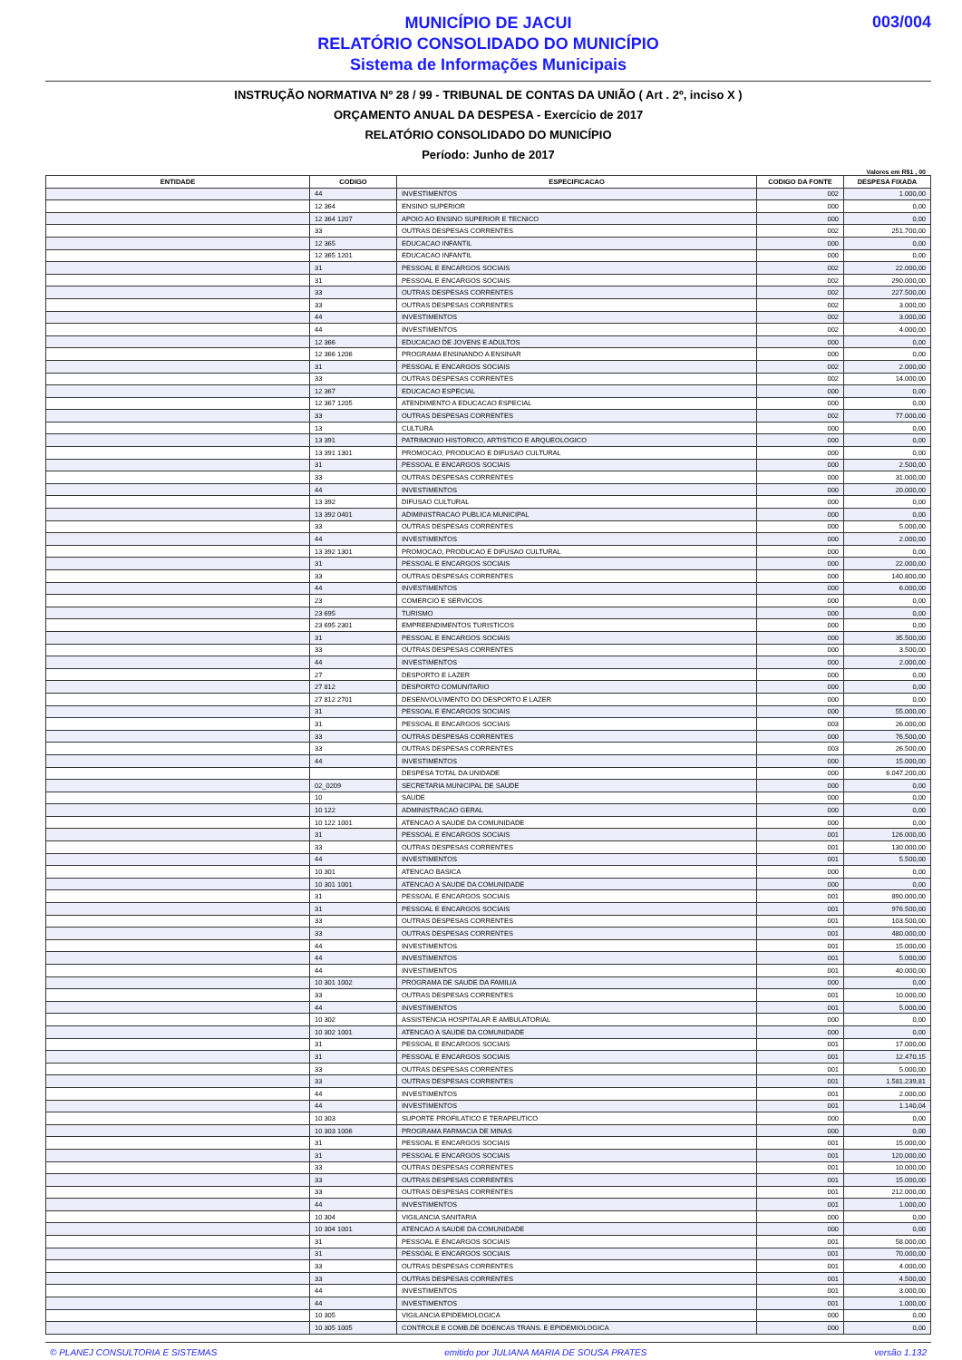MUNICÍPIO DE JACUI
RELATÓRIO CONSOLIDADO DO MUNICÍPIO
Sistema de Informações Municipais
003/004
INSTRUÇÃO NORMATIVA Nº 28 / 99 - TRIBUNAL DE CONTAS DA UNIÃO ( Art . 2º, inciso X )
ORÇAMENTO ANUAL DA DESPESA - Exercício de 2017
RELATÓRIO CONSOLIDADO DO MUNICÍPIO
Período: Junho de 2017
Valores em R$1 , 00
| ENTIDADE | CODIGO | ESPECIFICACAO | CODIGO DA FONTE | DESPESA FIXADA |
| --- | --- | --- | --- | --- |
| | 44 | INVESTIMENTOS | 002 | 1.000,00 |
| | 12 364 | ENSINO SUPERIOR | 000 | 0,00 |
| | 12 364 1207 | APOIO AO ENSINO SUPERIOR E TECNICO | 000 | 0,00 |
| | 33 | OUTRAS DESPESAS CORRENTES | 002 | 251.700,00 |
| | 12 365 | EDUCACAO INFANTIL | 000 | 0,00 |
| | 12 365 1201 | EDUCACAO INFANTIL | 000 | 0,00 |
| | 31 | PESSOAL E ENCARGOS SOCIAIS | 002 | 22.000,00 |
| | 31 | PESSOAL E ENCARGOS SOCIAIS | 002 | 290.000,00 |
| | 33 | OUTRAS DESPESAS CORRENTES | 002 | 227.500,00 |
| | 33 | OUTRAS DESPESAS CORRENTES | 002 | 3.000,00 |
| | 44 | INVESTIMENTOS | 002 | 3.000,00 |
| | 44 | INVESTIMENTOS | 002 | 4.000,00 |
| | 12 366 | EDUCACAO DE JOVENS E ADULTOS | 000 | 0,00 |
| | 12 366 1206 | PROGRAMA ENSINANDO A ENSINAR | 000 | 0,00 |
| | 31 | PESSOAL E ENCARGOS SOCIAIS | 002 | 2.000,00 |
| | 33 | OUTRAS DESPESAS CORRENTES | 002 | 14.000,00 |
| | 12 367 | EDUCACAO ESPECIAL | 000 | 0,00 |
| | 12 367 1205 | ATENDIMENTO A EDUCACAO ESPECIAL | 000 | 0,00 |
| | 33 | OUTRAS DESPESAS CORRENTES | 002 | 77.000,00 |
| | 13 | CULTURA | 000 | 0,00 |
| | 13 391 | PATRIMONIO HISTORICO, ARTISTICO E ARQUEOLOGICO | 000 | 0,00 |
| | 13 391 1301 | PROMOCAO, PRODUCAO E DIFUSAO CULTURAL | 000 | 0,00 |
| | 31 | PESSOAL E ENCARGOS SOCIAIS | 000 | 2.500,00 |
| | 33 | OUTRAS DESPESAS CORRENTES | 000 | 31.000,00 |
| | 44 | INVESTIMENTOS | 000 | 20.000,00 |
| | 13 392 | DIFUSAO CULTURAL | 000 | 0,00 |
| | 13 392 0401 | ADIMINISTRACAO PUBLICA MUNICIPAL | 000 | 0,00 |
| | 33 | OUTRAS DESPESAS CORRENTES | 000 | 5.000,00 |
| | 44 | INVESTIMENTOS | 000 | 2.000,00 |
| | 13 392 1301 | PROMOCAO, PRODUCAO E DIFUSAO CULTURAL | 000 | 0,00 |
| | 31 | PESSOAL E ENCARGOS SOCIAIS | 000 | 22.000,00 |
| | 33 | OUTRAS DESPESAS CORRENTES | 000 | 140.800,00 |
| | 44 | INVESTIMENTOS | 000 | 6.000,00 |
| | 23 | COMERCIO E SERVICOS | 000 | 0,00 |
| | 23 695 | TURISMO | 000 | 0,00 |
| | 23 695 2301 | EMPREENDIMENTOS TURISTICOS | 000 | 0,00 |
| | 31 | PESSOAL E ENCARGOS SOCIAIS | 000 | 35.500,00 |
| | 33 | OUTRAS DESPESAS CORRENTES | 000 | 3.500,00 |
| | 44 | INVESTIMENTOS | 000 | 2.000,00 |
| | 27 | DESPORTO E LAZER | 000 | 0,00 |
| | 27 812 | DESPORTO COMUNITARIO | 000 | 0,00 |
| | 27 812 2701 | DESENVOLVIMENTO DO DESPORTO E LAZER | 000 | 0,00 |
| | 31 | PESSOAL E ENCARGOS SOCIAIS | 000 | 55.000,00 |
| | 31 | PESSOAL E ENCARGOS SOCIAIS | 003 | 26.000,00 |
| | 33 | OUTRAS DESPESAS CORRENTES | 000 | 76.500,00 |
| | 33 | OUTRAS DESPESAS CORRENTES | 003 | 26.500,00 |
| | 44 | INVESTIMENTOS | 000 | 15.000,00 |
| | | DESPESA TOTAL DA UNIDADE | 000 | 6.047.200,00 |
| | 02_0209 | SECRETARIA MUNICIPAL DE SAUDE | 000 | 0,00 |
| | 10 | SAUDE | 000 | 0,00 |
| | 10 122 | ADMINISTRACAO GERAL | 000 | 0,00 |
| | 10 122 1001 | ATENCAO A SAUDE DA COMUNIDADE | 000 | 0,00 |
| | 31 | PESSOAL E ENCARGOS SOCIAIS | 001 | 126.000,00 |
| | 33 | OUTRAS DESPESAS CORRENTES | 001 | 130.000,00 |
| | 44 | INVESTIMENTOS | 001 | 5.500,00 |
| | 10 301 | ATENCAO BASICA | 000 | 0,00 |
| | 10 301 1001 | ATENCAO A SAUDE DA COMUNIDADE | 000 | 0,00 |
| | 31 | PESSOAL E ENCARGOS SOCIAIS | 001 | 890.000,00 |
| | 31 | PESSOAL E ENCARGOS SOCIAIS | 001 | 976.500,00 |
| | 33 | OUTRAS DESPESAS CORRENTES | 001 | 103.500,00 |
| | 33 | OUTRAS DESPESAS CORRENTES | 001 | 480.000,00 |
| | 44 | INVESTIMENTOS | 001 | 15.000,00 |
| | 44 | INVESTIMENTOS | 001 | 5.000,00 |
| | 44 | INVESTIMENTOS | 001 | 40.000,00 |
| | 10 301 1002 | PROGRAMA DE SAUDE DA FAMILIA | 000 | 0,00 |
| | 33 | OUTRAS DESPESAS CORRENTES | 001 | 10.000,00 |
| | 44 | INVESTIMENTOS | 001 | 5.000,00 |
| | 10 302 | ASSISTENCIA HOSPITALAR E AMBULATORIAL | 000 | 0,00 |
| | 10 302 1001 | ATENCAO A SAUDE DA COMUNIDADE | 000 | 0,00 |
| | 31 | PESSOAL E ENCARGOS SOCIAIS | 001 | 17.000,00 |
| | 31 | PESSOAL E ENCARGOS SOCIAIS | 001 | 12.470,15 |
| | 33 | OUTRAS DESPESAS CORRENTES | 001 | 5.000,00 |
| | 33 | OUTRAS DESPESAS CORRENTES | 001 | 1.581.239,81 |
| | 44 | INVESTIMENTOS | 001 | 2.000,00 |
| | 44 | INVESTIMENTOS | 001 | 1.140,04 |
| | 10 303 | SUPORTE PROFILATICO E TERAPEUTICO | 000 | 0,00 |
| | 10 303 1006 | PROGRAMA FARMACIA DE MINAS | 000 | 0,00 |
| | 31 | PESSOAL E ENCARGOS SOCIAIS | 001 | 15.000,00 |
| | 31 | PESSOAL E ENCARGOS SOCIAIS | 001 | 120.000,00 |
| | 33 | OUTRAS DESPESAS CORRENTES | 001 | 10.000,00 |
| | 33 | OUTRAS DESPESAS CORRENTES | 001 | 15.000,00 |
| | 33 | OUTRAS DESPESAS CORRENTES | 001 | 212.000,00 |
| | 44 | INVESTIMENTOS | 001 | 1.000,00 |
| | 10 304 | VIGILANCIA SANITARIA | 000 | 0,00 |
| | 10 304 1001 | ATENCAO A SAUDE DA COMUNIDADE | 000 | 0,00 |
| | 31 | PESSOAL E ENCARGOS SOCIAIS | 001 | 58.000,00 |
| | 31 | PESSOAL E ENCARGOS SOCIAIS | 001 | 70.000,00 |
| | 33 | OUTRAS DESPESAS CORRENTES | 001 | 4.000,00 |
| | 33 | OUTRAS DESPESAS CORRENTES | 001 | 4.500,00 |
| | 44 | INVESTIMENTOS | 001 | 3.000,00 |
| | 44 | INVESTIMENTOS | 001 | 1.000,00 |
| | 10 305 | VIGILANCIA EPIDEMIOLOGICA | 000 | 0,00 |
| | 10 305 1005 | CONTROLE E COMB.DE DOENCAS TRANS. E EPIDEMIOLOGICA | 000 | 0,00 |
© PLANEJ CONSULTORIA E SISTEMAS emitido por JULIANA MARIA DE SOUSA PRATES versão 1.132